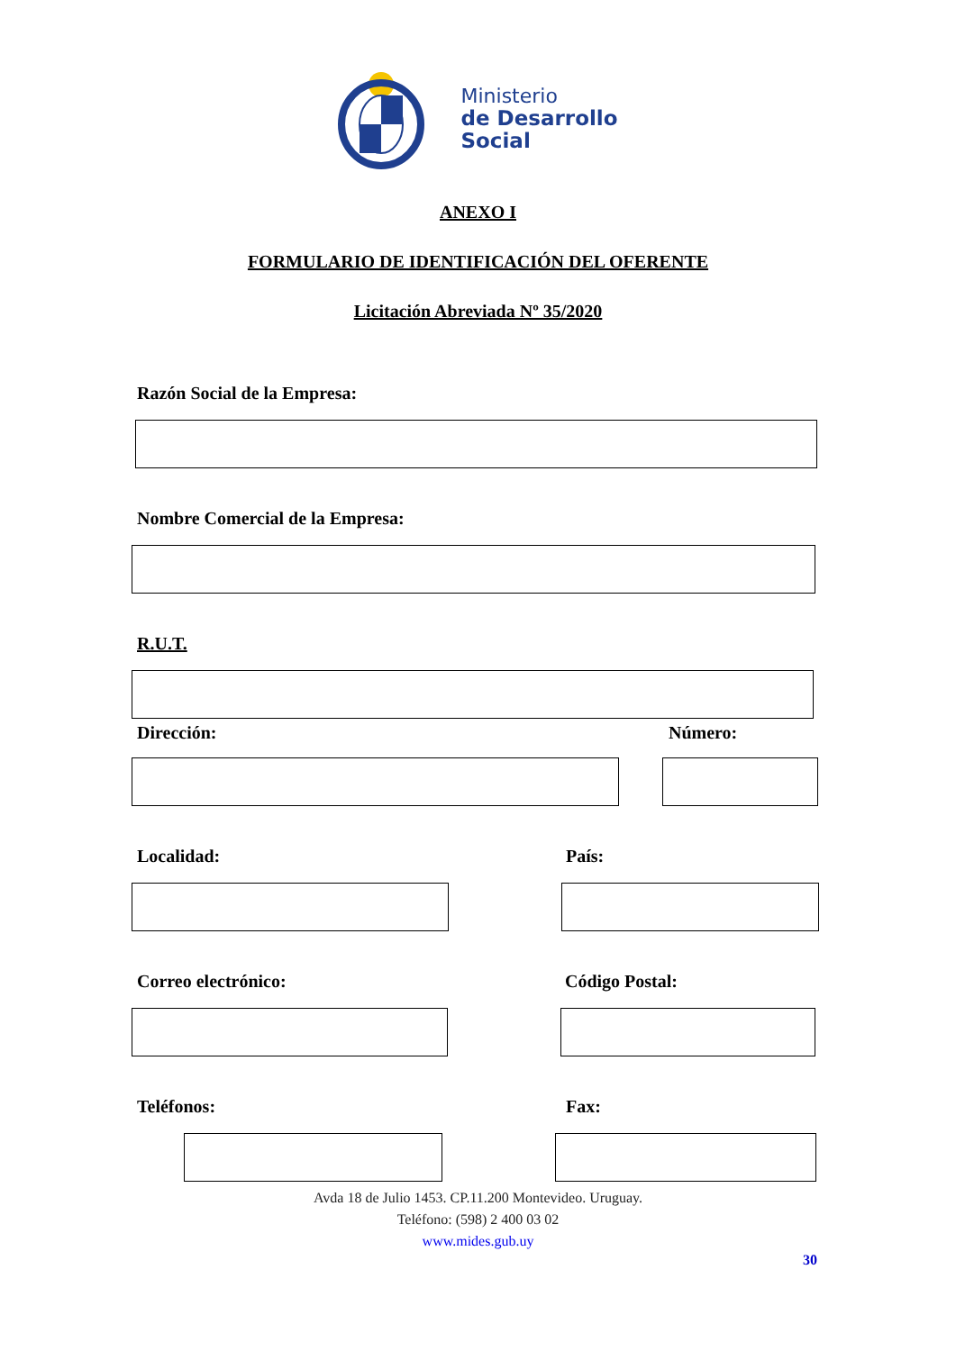Ministerio
de Desarrollo
Social
ANEXO I
FORMULARIO DE IDENTIFICACIÓN DEL OFERENTE
Licitación Abreviada Nº 35/2020
Razón Social de la Empresa:
Nombre Comercial de la Empresa:
R.U.T.
Dirección: Número:
Localidad: País:
Correo electrónico: Código Postal:
Teléfonos: Fax:
Avda 18 de Julio 1453. CP.11.200 Montevideo. Uruguay.
Teléfono: (598) 2 400 03 02
www.mides.gub.uy
30